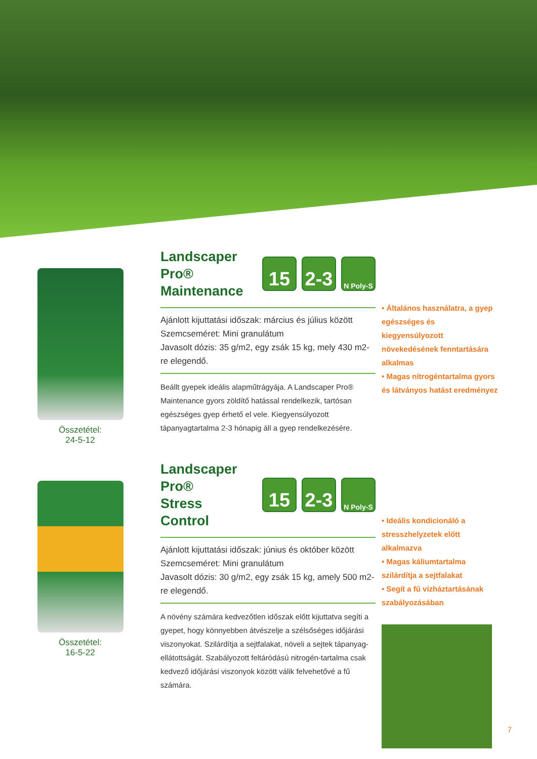Összetétel:
24-5-12
Landscaper Pro®
Maintenance
15 2-3
N Poly-S
Ajánlott kijuttatási időszak: március és július között
Szemcseméret: Mini granulátum
Javasolt dózis: 35 g/m2, egy zsák 15 kg, mely 430 m2-re elegendő.
Beállt gyepek ideális alapműtrágyája. A Landscaper Pro® Maintenance gyors zöldítő hatással rendelkezik, tartósan egészséges gyep érhető el vele. Kiegyensúlyozott tápanyagtartalma 2-3 hónapig áll a gyep rendelkezésére.
• Általános használatra, a gyep egészséges és kiegyensúlyozott növekedésének fenntartására alkalmas
• Magas nitrogéntartalma gyors és látványos hatást eredményez
Összetétel:
16-5-22
Landscaper Pro®
Stress Control
15 2-3
N Poly-S
Ajánlott kijuttatási időszak: június és október között
Szemcseméret: Mini granulátum
Javasolt dózis: 30 g/m2, egy zsák 15 kg, amely 500 m2-re elegendő.
A növény számára kedvezőtlen időszak előtt kijuttatva segíti a gyepet, hogy könnyebben átvészelje a szélsőséges időjárási viszonyokat. Szilárdítja a sejtfalakat, növeli a sejtek tápanyag-ellátottságát. Szabályozott feltáródású nitrogén-tartalma csak kedvező időjárási viszonyok között válik felvehetővé a fű számára.
• Ideális kondicionáló a stresszhelyzetek előtt alkalmazva
• Magas káliumtartalma szilárdítja a sejtfalakat
• Segít a fű vízháztartásának szabályozásában
7